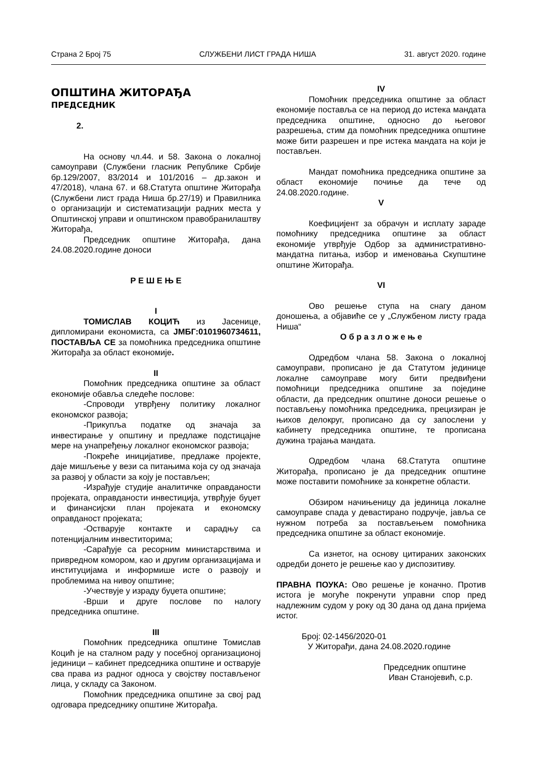Страна 2 Број 75 СЛУЖБЕНИ ЛИСТ ГРАДА НИША 31. август 2020. године
ОПШТИНА ЖИТОРАЂА
ПРЕДСЕДНИК
2.
На основу чл.44. и 58. Закона о локалној самоуправи (Службени гласник Републике Србије бр.129/2007, 83/2014 и 101/2016 – др.закон и 47/2018), члана 67. и 68.Статута општине Житорађа (Службени лист града Ниша бр.27/19) и Правилника о организацији и систематизацији радних места у Општинској управи и општинском правобранилаштву Житорађа,
Председник општине Житорађа, дана 24.08.2020.године доноси
Р Е Ш Е Њ Е
I
ТОМИСЛАВ КОЦИЋ из Јасенице, дипломирани економиста, са ЈМБГ:0101960734611, ПОСТАВЉА СЕ за помоћника председника општине Житорађа за област економије.
II
Помоћник председника општине за област економије обавља следеће послове:
-Спроводи утврђену политику локалног економског развоја;
-Прикупља податке од значаја за инвестирање у општину и предлаже подстицајне мере на унапређењу локалног економског развоја;
-Покреће иницијативе, предлаже пројекте, даје мишљење у вези са питањима која су од значаја за развој у области за коју је постављен;
-Израђује студије аналитичке оправданости пројеката, оправданости инвестиција, утврђује буџет и финансијски план пројеката и економску оправданост пројеката;
-Остварује контакте и сарадњу са потенцијалним инвеститорима;
-Сарађује са ресорним министарствима и привредном комором, као и другим организацијама и институцијама и информише исте о развоју и проблемима на нивоу општине;
-Учествује у израду буџета општине;
-Врши и друге послове по налогу председника општине.
III
Помоћник председника општине Томислав Коцић је на сталном раду у посебној организационој јединици – кабинет председника општине и остварује сва права из радног односа у својству постављеног лица, у складу са Законом.
Помоћник председника општине за свој рад одговара председнику општине Житорађа.
IV
Помоћник председника општине за област економије поставља се на период до истека мандата председника општине, односно до његовог разрешења, стим да помоћник председника општине може бити разрешен и пре истека мандата на који је постављен.
Мандат помоћника председника општине за област економије почиње да тече од 24.08.2020.године.
V
Коефицијент за обрачун и исплату зараде помоћнику председника општине за област економије утврђује Одбор за административно-мандатна питања, избор и именовања Скупштине општине Житорађа.
VI
Ово решење ступа на снагу даном доношења, а објавиће се у „Службеном листу града Ниша“
О б р а з л о ж е њ е
Одредбом члана 58. Закона о локалној самоуправи, прописано је да Статутом јединице локалне самоуправе могу бити предвиђени помоћници председника општине за поједине области, да председник општине доноси решење о постављењу помоћника председника, прецизиран је њихов делокруг, прописано да су запослени у кабинету председника општине, те прописана дужина трајања мандата.
Одредбом члана 68.Статута општине Житорађа, прописано је да председник општине може поставити помоћнике за конкретне области.
Обзиром начињеницу да јединица локалне самоуправе спада у девастирано подручје, јавља се нужном потреба за постављењем помоћника председника општине за област економије.
Са изнетог, на основу цитираних законских одредби донето је решење као у диспозитиву.
ПРАВНА ПОУКА: Ово решење је коначно. Против истога је могуће покренути управни спор пред надлежним судом у року од 30 дана од дана пријема истог.
Број: 02-1456/2020-01
У Житорађи, дана 24.08.2020.године
Председник општине
Иван Станојевић, с.р.